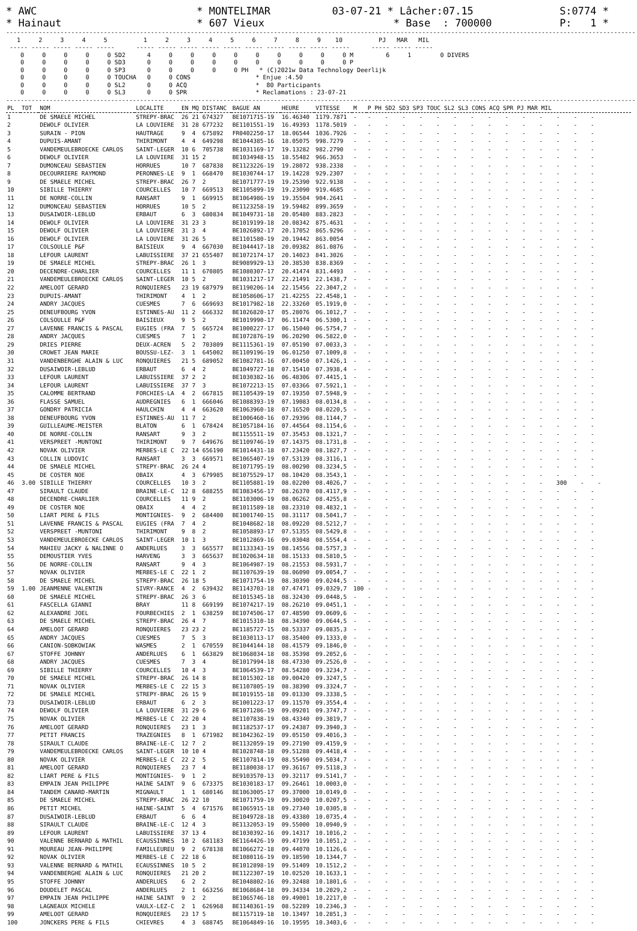* AWC                          * MONTELIMAR          03-07-21 * Lâcher:07.15              S:0774 *
* Hainaut                      * 607 Vieux                     * Base  : 700000           P:   1 *
------------------------------------------------------------------------------------------------------------------------------------------------------------------------------
   1     2     3     4     5          1     2     3     4     5     6     7     8     9    10          PJ   MAR   MIL
 ----- ----- ----- ----- -----      ----- ----- ----- ----- ----- ----- ----- ----- ----- -----      ----- ----- -----
    0     0     0     0     0 SD2      4     0     0     0     0     0     0     0     0     0 M         6     1        0 DIVERS
    0     0     0     0     0 SD3      0     0     0     0     0     0     0     0     0     0 P
    0     0     0     0     0 SP3      0     0     0     0     0 PH   * (C)2021w Data Technology Deerlijk
    0     0     0     0     0 TOUCHA   0     0 CONS                  * Enjue :4.50
    0     0     0     0     0 SL2      0     0 ACQ                   *  80 Participants
    0     0     0     0     0 SL3      0     0 SPR                   * Reclamations : 23-07-21
------------------------------------------------------------------------------------------------------------------------------------------------------------------------------
| PL | TOT | NOM | LOCALITE | EN | MQ | DISTANC | BAGUE AN | HEURE | VITESSE | M | P PH SD2 SD3 SP3 TOUC SL2 SL3 CONS ACQ SPR PJ MAR MIL |
| --- | --- | --- | --- | --- | --- | --- | --- | --- | --- | --- | --- |
| 1 | | DE SMAELE MICHEL | STREPY-BRAC | 26 | 21 | 674327 | BE1071715-19 | 16.46340 | 1179.7871 | - | - - - - - - - - - - - - - - |
| 2 | | DEWOLF OLIVIER | LA LOUVIERE | 31 | 28 | 677232 | BE1101551-19 | 16.49393 | 1178.5019 | - | - - - - - - - - - - - - - - |
| 3 | | SURAIN - PION | HAUTRAGE | 9 | 4 | 675892 | FR0402250-17 | 18.06544 | 1036.7926 | - | - - - - - - - - - - - - - - |
| 4 | | DUPUIS-AMANT | THIRIMONT | 4 | 4 | 649298 | BE1044385-16 | 18.05075 | 998.7279 | - | - - - - - - - - - - - - - - |
| 5 | | VANDEMEULEBROECKE CARLOS | SAINT-LEGER | 10 | 6 | 705738 | BE1031169-17 | 19.13282 | 982.2790 | - | - - - - - - - - - - - - - - |
| 6 | | DEWOLF OLIVIER | LA LOUVIERE | 31 | 15 | 2 | BE1034948-15 | 18.55482 | 966.3653 | - | - - - - - - - - - - - - - - |
| 7 | | DUMONCEAU SEBASTIEN | HORRUES | 10 | 7 | 687838 | BE1123226-19 | 19.28072 | 938.2338 | - | - - - - - - - - - - - - - - |
| 8 | | DECOURRIERE RAYMOND | PERONNES-LE | 9 | 1 | 668470 | BE1030744-17 | 19.14228 | 929.2307 | - | - - - - - - - - - - - - - - |
| 9 | | DE SMAELE MICHEL | STREPY-BRAC | 26 | 7 | 2 | BE1071777-19 | 19.25390 | 922.9138 | - | - - - - - - - - - - - - - - |
| 10 | | SIBILLE THIERRY | COURCELLES | 10 | 7 | 669513 | BE1105899-19 | 19.23090 | 919.4685 | - | - - - - - - - - - - - - - - |
| 11 | | DE NORRE-COLLIN | RANSART | 9 | 1 | 669915 | BE1064986-19 | 19.35504 | 904.2641 | - | - - - - - - - - - - - - - - |
| 12 | | DUMONCEAU SEBASTIEN | HORRUES | 10 | 5 | 2 | BE1123258-19 | 19.59482 | 899.3659 | - | - - - - - - - - - - - - - - |
| 13 | | DUSAIWOIR-LEBLUD | ERBAUT | 6 | 3 | 680834 | BE1049731-18 | 20.05480 | 883.2823 | - | - - - - - - - - - - - - - - |
| 14 | | DEWOLF OLIVIER | LA LOUVIERE | 31 | 23 | 3 | BE1019199-18 | 20.08342 | 875.4631 | - | - - - - - - - - - - - - - - |
| 15 | | DEWOLF OLIVIER | LA LOUVIERE | 31 | 3 | 4 | BE1026892-17 | 20.17052 | 865.9296 | - | - - - - - - - - - - - - - - |
| 16 | | DEWOLF OLIVIER | LA LOUVIERE | 31 | 26 | 5 | BE1101580-19 | 20.19442 | 863.0054 | - | - - - - - - - - - - - - - - |
| 17 | | COLSOULLE P&F | BAISIEUX | 9 | 4 | 667030 | BE1044417-18 | 20.09382 | 861.0876 | - | - - - - - - - - - - - - - - |
| 18 | | LEFOUR LAURENT | LABUISSIERE | 37 | 21 | 655407 | BE1072174-17 | 20.14023 | 841.3026 | - | - - - - - - - - - - - - - - |
| 19 | | DE SMAELE MICHEL | STREPY-BRAC | 26 | 1 | 3 | BE9089929-13 | 20.38530 | 838.8369 | - | - - - - - - - - - - - - - - |
| 20 | | DECENDRE-CHARLIER | COURCELLES | 11 | 1 | 670805 | BE1080307-17 | 20.41474 | 831.4493 | - | - - - - - - - - - - - - - - |
| 21 | | VANDEMEULEBROECKE CARLOS | SAINT-LEGER | 10 | 5 | 2 | BE1031217-17 | 22.21491 | 22.1438,7 | - | - - - - - - - - - - - - - - |
| 22 | | AMELOOT GERARD | RONQUIERES | 23 | 19 | 687979 | BE1190206-14 | 22.15456 | 22.3047,2 | - | - - - - - - - - - - - - - - |
| 23 | | DUPUIS-AMANT | THIRIMONT | 4 | 1 | 2 | BE1058606-17 | 21.42255 | 22.4548,1 | - | - - - - - - - - - - - - - - |
| 24 | | ANDRY JACQUES | CUESMES | 7 | 6 | 669693 | BE1017982-18 | 22.33260 | 05.1919,0 | - | - - - - - - - - - - - - - - |
| 25 | | DENEUFBOURG YVON | ESTINNES-AU | 11 | 2 | 666332 | BE1026820-17 | 05.28076 | 06.1012,7 | - | - - - - - - - - - - - - - - |
| 26 | | COLSOULLE P&F | BAISIEUX | 9 | 5 | 2 | BE1019990-17 | 06.11474 | 06.5300,1 | - | - - - - - - - - - - - - - - |
| 27 | | LAVENNE FRANCIS & PASCAL | EUGIES (FRA | 7 | 5 | 665724 | BE1000227-17 | 06.15040 | 06.5754,7 | - | - - - - - - - - - - - - - - |
| 28 | | ANDRY JACQUES | CUESMES | 7 | 1 | 2 | BE1072876-19 | 06.20290 | 06.5822,0 | - | - - - - - - - - - - - - - - |
| 29 | | DRIES PIERRE | DEUX-ACREN | 5 | 2 | 703809 | BE1115361-19 | 07.05190 | 07.0033,3 | - | - - - - - - - - - - - - - - |
| 30 | | CROWET JEAN MARIE | BOUSSU-LEZ- | 3 | 1 | 645002 | BE1109196-19 | 06.01250 | 07.1009,8 | - | - - - - - - - - - - - - - - |
| 31 | | VANDENBERGHE ALAIN & LUC | RONQUIERES | 21 | 5 | 689052 | BE1082781-16 | 07.00450 | 07.1426,1 | - | - - - - - - - - - - - - - - |
| 32 | | DUSAIWOIR-LEBLUD | ERBAUT | 6 | 4 | 2 | BE1049727-18 | 07.15410 | 07.3938,4 | - | - - - - - - - - - - - - - - |
| 33 | | LEFOUR LAURENT | LABUISSIERE | 37 | 2 | 2 | BE1030382-16 | 06.48306 | 07.4415,1 | - | - - - - - - - - - - - - - - |
| 34 | | LEFOUR LAURENT | LABUISSIERE | 37 | 7 | 3 | BE1072213-15 | 07.03366 | 07.5921,1 | - | - - - - - - - - - - - - - - |
| 35 | | CALOMME BERTRAND | FORCHIES-LA | 4 | 2 | 667815 | BE1105439-19 | 07.19350 | 07.5948,9 | - | - - - - - - - - - - - - - - |
| 36 | | FLASSE SAMUEL | AUDREGNIES | 6 | 1 | 666046 | BE1088393-19 | 07.19083 | 08.0134,8 | - | - - - - - - - - - - - - - - |
| 37 | | GONDRY PATRICIA | HAULCHIN | 4 | 4 | 663620 | BE1063960-18 | 07.16520 | 08.0220,5 | - | - - - - - - - - - - - - - - |
| 38 | | DENEUFBOURG YVON | ESTINNES-AU | 11 | 7 | 2 | BE1006460-16 | 07.29396 | 08.1144,7 | - | - - - - - - - - - - - - - - |
| 39 | | GUILLEAUME-MEISTER | BLATON | 6 | 1 | 678424 | BE1057184-16 | 07.44564 | 08.1154,6 | - | - - - - - - - - - - - - - - |
| 40 | | DE NORRE-COLLIN | RANSART | 9 | 3 | 2 | BE1155511-19 | 07.35453 | 08.1321,7 | - | - - - - - - - - - - - - - - |
| 41 | | VERSPREET -MUNTONI | THIRIMONT | 9 | 7 | 649676 | BE1109746-19 | 07.14375 | 08.1731,8 | - | - - - - - - - - - - - - - - |
| 42 | | NOVAK OLIVIER | MERBES-LE C | 22 | 14 | 656190 | BE1014431-18 | 07.23420 | 08.1827,7 | - | - - - - - - - - - - - - - - |
| 43 | | COLLIN LUDOVIC | RANSART | 3 | 3 | 669571 | BE1065407-19 | 07.53139 | 08.3116,1 | - | - - - - - - - - - - - - - - |
| 44 | | DE SMAELE MICHEL | STREPY-BRAC | 26 | 24 | 4 | BE1071795-19 | 08.00290 | 08.3234,5 | - | - - - - - - - - - - - - - - |
| 45 | | DE COSTER NOE | OBAIX | 4 | 3 | 679985 | BE1075529-17 | 08.10420 | 08.3543,1 | - | - - - - - - - - - - - - - - |
| 46 | 3.00 | SIBILLE THIERRY | COURCELLES | 10 | 3 | 2 | BE1105881-19 | 08.02200 | 08.4026,7 | - | - - - - - - - - - - - 300 - - |
| 47 | | SIRAULT CLAUDE | BRAINE-LE-C | 12 | 8 | 688255 | BE1083456-17 | 08.26370 | 08.4117,9 | - | - - - - - - - - - - - - - - |
| 48 | | DECENDRE-CHARLIER | COURCELLES | 11 | 9 | 2 | BE1103006-19 | 08.06262 | 08.4255,8 | - | - - - - - - - - - - - - - - |
| 49 | | DE COSTER NOE | OBAIX | 4 | 4 | 2 | BE1011589-18 | 08.23310 | 08.4832,1 | - | - - - - - - - - - - - - - - |
| 50 | | LIART PERE & FILS | MONTIGNIES- | 9 | 2 | 684400 | BE1001740-15 | 08.31117 | 08.5041,7 | - | - - - - - - - - - - - - - - |
| 51 | | LAVENNE FRANCIS & PASCAL | EUGIES (FRA | 7 | 4 | 2 | BE1048682-18 | 08.09220 | 08.5212,7 | - | - - - - - - - - - - - - - - |
| 52 | | VERSPREET -MUNTONI | THIRIMONT | 9 | 8 | 2 | BE1058893-17 | 07.51355 | 08.5429,8 | - | - - - - - - - - - - - - - - |
| 53 | | VANDEMEULEBROECKE CARLOS | SAINT-LEGER | 10 | 1 | 3 | BE1012869-16 | 09.03048 | 08.5554,4 | - | - - - - - - - - - - - - - - |
| 54 | | MAHIEU JACKY & NALINNE O | ANDERLUES | 3 | 3 | 665577 | BE1133343-19 | 08.14556 | 08.5757,3 | - | - - - - - - - - - - - - - - |
| 55 | | DEMOUSTIER YVES | HARVENG | 3 | 3 | 665637 | BE1020634-18 | 08.15133 | 08.5810,5 | - | - - - - - - - - - - - - - - |
| 56 | | DE NORRE-COLLIN | RANSART | 9 | 4 | 3 | BE1064987-19 | 08.21553 | 08.5931,7 | - | - - - - - - - - - - - - - - |
| 57 | | NOVAK OLIVIER | MERBES-LE C | 22 | 1 | 2 | BE1107639-19 | 08.06090 | 09.0054,7 | - | - - - - - - - - - - - - - - |
| 58 | | DE SMAELE MICHEL | STREPY-BRAC | 26 | 18 | 5 | BE1071754-19 | 08.30390 | 09.0244,5 | - | - - - - - - - - - - - - - - |
| 59 | 1.00 | JEANMENNE VALENTIN | SIVRY-RANCE | 4 | 2 | 639432 | BE1143703-18 | 07.47471 | 09.0329,7 | 100 | - - - - - - - - - - - - - - |
| 60 | | DE SMAELE MICHEL | STREPY-BRAC | 26 | 3 | 6 | BE1015345-18 | 08.32430 | 09.0448,5 | - | - - - - - - - - - - - - - - |
| 61 | | FASCELLA GIANNI | BRAY | 11 | 8 | 669199 | BE1074217-19 | 08.26210 | 09.0451,1 | - | - - - - - - - - - - - - - - |
| 62 | | ALEXANDRE JOEL | FOURBECHIES | 2 | 1 | 638259 | BE1074506-17 | 07.48590 | 09.0609,6 | - | - - - - - - - - - - - - - - |
| 63 | | DE SMAELE MICHEL | STREPY-BRAC | 26 | 4 | 7 | BE1015310-18 | 08.34390 | 09.0644,5 | - | - - - - - - - - - - - - - - |
| 64 | | AMELOOT GERARD | RONQUIERES | 23 | 23 | 2 | BE1185727-15 | 08.53337 | 09.0835,3 | - | - - - - - - - - - - - - - - |
| 65 | | ANDRY JACQUES | CUESMES | 7 | 5 | 3 | BE1030113-17 | 08.35400 | 09.1333,0 | - | - - - - - - - - - - - - - - |
| 66 | | CANION-SOBKOWIAK | WASMES | 2 | 1 | 670559 | BE1044144-18 | 08.41579 | 09.1846,0 | - | - - - - - - - - - - - - - - |
| 67 | | STOFFE JOHNNY | ANDERLUES | 6 | 1 | 663829 | BE1068034-18 | 08.35398 | 09.2052,6 | - | - - - - - - - - - - - - - - |
| 68 | | ANDRY JACQUES | CUESMES | 7 | 3 | 4 | BE1017994-18 | 08.47330 | 09.2526,0 | - | - - - - - - - - - - - - - - |
| 69 | | SIBILLE THIERRY | COURCELLES | 10 | 4 | 3 | BE1064539-17 | 08.54280 | 09.3234,7 | - | - - - - - - - - - - - - - - |
| 70 | | DE SMAELE MICHEL | STREPY-BRAC | 26 | 14 | 8 | BE1015302-18 | 09.00420 | 09.3247,5 | - | - - - - - - - - - - - - - - |
| 71 | | NOVAK OLIVIER | MERBES-LE C | 22 | 15 | 3 | BE1107805-19 | 08.38390 | 09.3324,7 | - | - - - - - - - - - - - - - - |
| 72 | | DE SMAELE MICHEL | STREPY-BRAC | 26 | 15 | 9 | BE1019155-18 | 09.01330 | 09.3338,5 | - | - - - - - - - - - - - - - - |
| 73 | | DUSAIWOIR-LEBLUD | ERBAUT | 6 | 2 | 3 | BE1001223-17 | 09.11570 | 09.3554,4 | - | - - - - - - - - - - - - - - |
| 74 | | DEWOLF OLIVIER | LA LOUVIERE | 31 | 29 | 6 | BE1071286-19 | 09.09201 | 09.3747,7 | - | - - - - - - - - - - - - - - |
| 75 | | NOVAK OLIVIER | MERBES-LE C | 22 | 20 | 4 | BE1107838-19 | 08.43340 | 09.3819,7 | - | - - - - - - - - - - - - - - |
| 76 | | AMELOOT GERARD | RONQUIERES | 23 | 1 | 3 | BE1182537-17 | 09.24387 | 09.3940,3 | - | - - - - - - - - - - - - - - |
| 77 | | PETIT FRANCIS | TRAZEGNIES | 8 | 1 | 671982 | BE1042362-19 | 09.05150 | 09.4016,3 | - | - - - - - - - - - - - - - - |
| 78 | | SIRAULT CLAUDE | BRAINE-LE-C | 12 | 7 | 2 | BE1132059-19 | 09.27190 | 09.4159,9 | - | - - - - - - - - - - - - - - |
| 79 | | VANDEMEULEBROECKE CARLOS | SAINT-LEGER | 10 | 10 | 4 | BE1028748-18 | 09.51288 | 09.4418,4 | - | - - - - - - - - - - - - - - |
| 80 | | NOVAK OLIVIER | MERBES-LE C | 22 | 2 | 5 | BE1107814-19 | 08.55490 | 09.5034,7 | - | - - - - - - - - - - - - - - |
| 81 | | AMELOOT GERARD | RONQUIERES | 23 | 7 | 4 | BE1180038-17 | 09.36167 | 09.5118,3 | - | - - - - - - - - - - - - - - |
| 82 | | LIART PERE & FILS | MONTIGNIES- | 9 | 1 | 2 | BE9103570-13 | 09.32117 | 09.5141,7 | - | - - - - - - - - - - - - - - |
| 83 | | EMPAIN JEAN PHILIPPE | HAINE SAINT | 9 | 6 | 673375 | BE1030183-17 | 09.26461 | 10.0003,0 | - | - - - - - - - - - - - - - - |
| 84 | | TANDEM CANARD-MARTIN | MIGNAULT | 1 | 1 | 680146 | BE1063005-17 | 09.37000 | 10.0149,0 | - | - - - - - - - - - - - - - - |
| 85 | | DE SMAELE MICHEL | STREPY-BRAC | 26 | 22 | 10 | BE1071759-19 | 09.30020 | 10.0207,5 | - | - - - - - - - - - - - - - - |
| 86 | | PETIT MICHEL | HAINE-SAINT | 5 | 4 | 671576 | BE1065915-18 | 09.27340 | 10.0305,8 | - | - - - - - - - - - - - - - - |
| 87 | | DUSAIWOIR-LEBLUD | ERBAUT | 6 | 6 | 4 | BE1049728-18 | 09.43380 | 10.0735,4 | - | - - - - - - - - - - - - - - |
| 88 | | SIRAULT CLAUDE | BRAINE-LE-C | 12 | 4 | 3 | BE1132053-19 | 09.55000 | 10.0940,9 | - | - - - - - - - - - - - - - - |
| 89 | | LEFOUR LAURENT | LABUISSIERE | 37 | 13 | 4 | BE1030392-16 | 09.14317 | 10.1016,2 | - | - - - - - - - - - - - - - - |
| 90 | | VALENNE BERNARD & MATHIL | ECAUSSINNES | 10 | 2 | 681183 | BE1164426-19 | 09.47199 | 10.1051,2 | - | - - - - - - - - - - - - - - |
| 91 | | MOUREAU JEAN-PHILIPPE | FAMILLEUREU | 9 | 2 | 678138 | BE1066272-18 | 09.44070 | 10.1126,6 | - | - - - - - - - - - - - - - - |
| 92 | | NOVAK OLIVIER | MERBES-LE C | 22 | 18 | 6 | BE1080116-19 | 09.18590 | 10.1344,7 | - | - - - - - - - - - - - - - - |
| 93 | | VALENNE BERNARD & MATHIL | ECAUSSINNES | 10 | 5 | 2 | BE1012898-19 | 09.51409 | 10.1512,2 | - | - - - - - - - - - - - - - - |
| 94 | | VANDENBERGHE ALAIN & LUC | RONQUIERES | 21 | 20 | 2 | BE1122307-19 | 10.02520 | 10.1633,1 | - | - - - - - - - - - - - - - - |
| 95 | | STOFFE JOHNNY | ANDERLUES | 6 | 2 | 2 | BE1048802-16 | 09.32488 | 10.1801,6 | - | - - - - - - - - - - - - - - |
| 96 | | DOUDELET PASCAL | ANDERLUES | 2 | 1 | 663256 | BE1068684-18 | 09.34334 | 10.2029,2 | - | - - - - - - - - - - - - - - |
| 97 | | EMPAIN JEAN PHILIPPE | HAINE SAINT | 9 | 2 | 2 | BE1065746-18 | 09.49001 | 10.2217,0 | - | - - - - - - - - - - - - - - |
| 98 | | LAGNEAUX MICHELE | VAULX-LEZ-C | 2 | 1 | 626968 | BE1140361-19 | 08.52289 | 10.2346,3 | - | - - - - - - - - - - - - - - |
| 99 | | AMELOOT GERARD | RONQUIERES | 23 | 17 | 5 | BE1157119-18 | 10.13497 | 10.2851,3 | - | - - - - - - - - - - - - - - |
| 100 | | JONCKERS PERE & FILS | CHIEVRES | 4 | 3 | 688745 | BE1064849-16 | 10.19595 | 10.3403,6 | - | - - - - - - - - - - - - - - |